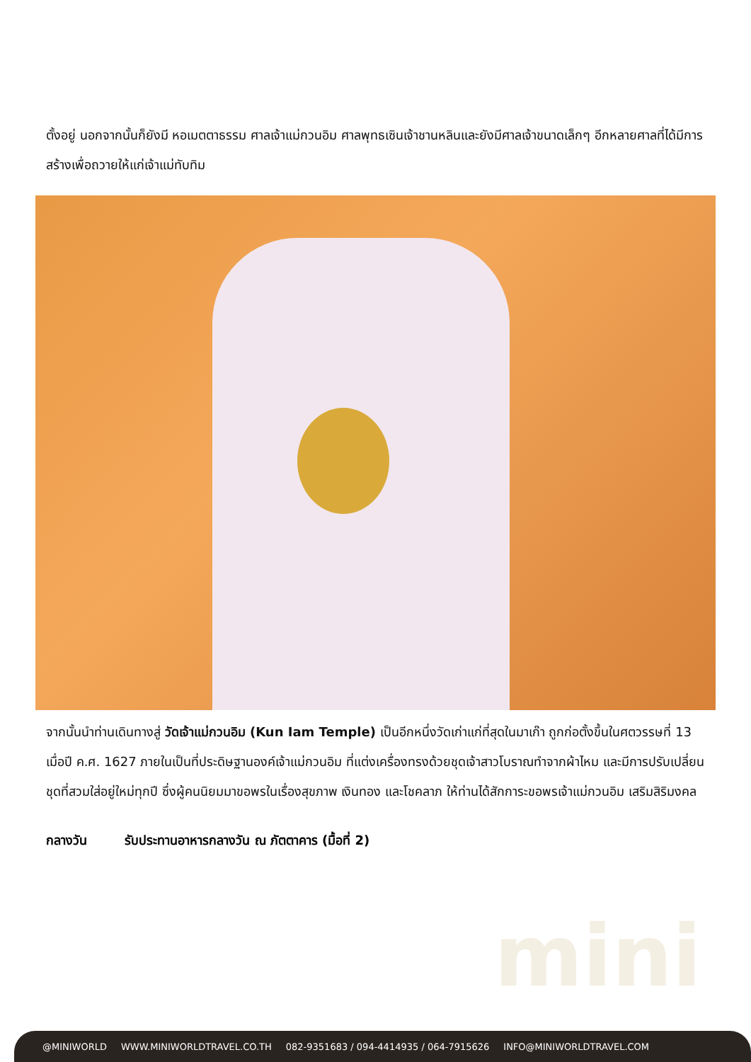ตั้งอยู่ นอกจากนั้นก็ยังมี หอเมตตาธรรม ศาลเจ้าแม่กวนอิม ศาลพุทธเซินเจ้าชานหลินและยังมีศาลเจ้าขนาดเล็กๆ อีกหลายศาลที่ได้มีการสร้างเพื่อถวายให้แก่เจ้าแม่ทับทิม
จากนั้นนำท่านเดินทางสู่ วัดเจ้าแม่กวนอิม (Kun Iam Temple) เป็นอีกหนึ่งวัดเก่าแก่ที่สุดในมาเก๊า ถูกก่อตั้งขึ้นในศตวรรษที่ 13 เมื่อปี ค.ศ. 1627 ภายในเป็นที่ประดิษฐานองค์เจ้าแม่กวนอิม ที่แต่งเครื่องทรงด้วยชุดเจ้าสาวโบราณทำจากผ้าไหม และมีการปรับเปลี่ยนชุดที่สวมใส่อยู่ใหม่ทุกปี ซึ่งผู้คนนิยมมาขอพรในเรื่องสุขภาพ เงินทอง และโชคลาภ ให้ท่านได้สักการะขอพรเจ้าแม่กวนอิม เสริมสิริมงคล
กลางวัน รับประทานอาหารกลางวัน ณ ภัตตาคาร (มื้อที่ 2)
mini
@MINIWORLD WWW.MINIWORLDTRAVEL.CO.TH 082-9351683 / 094-4414935 / 064-7915626 INFO@MINIWORLDTRAVEL.COM